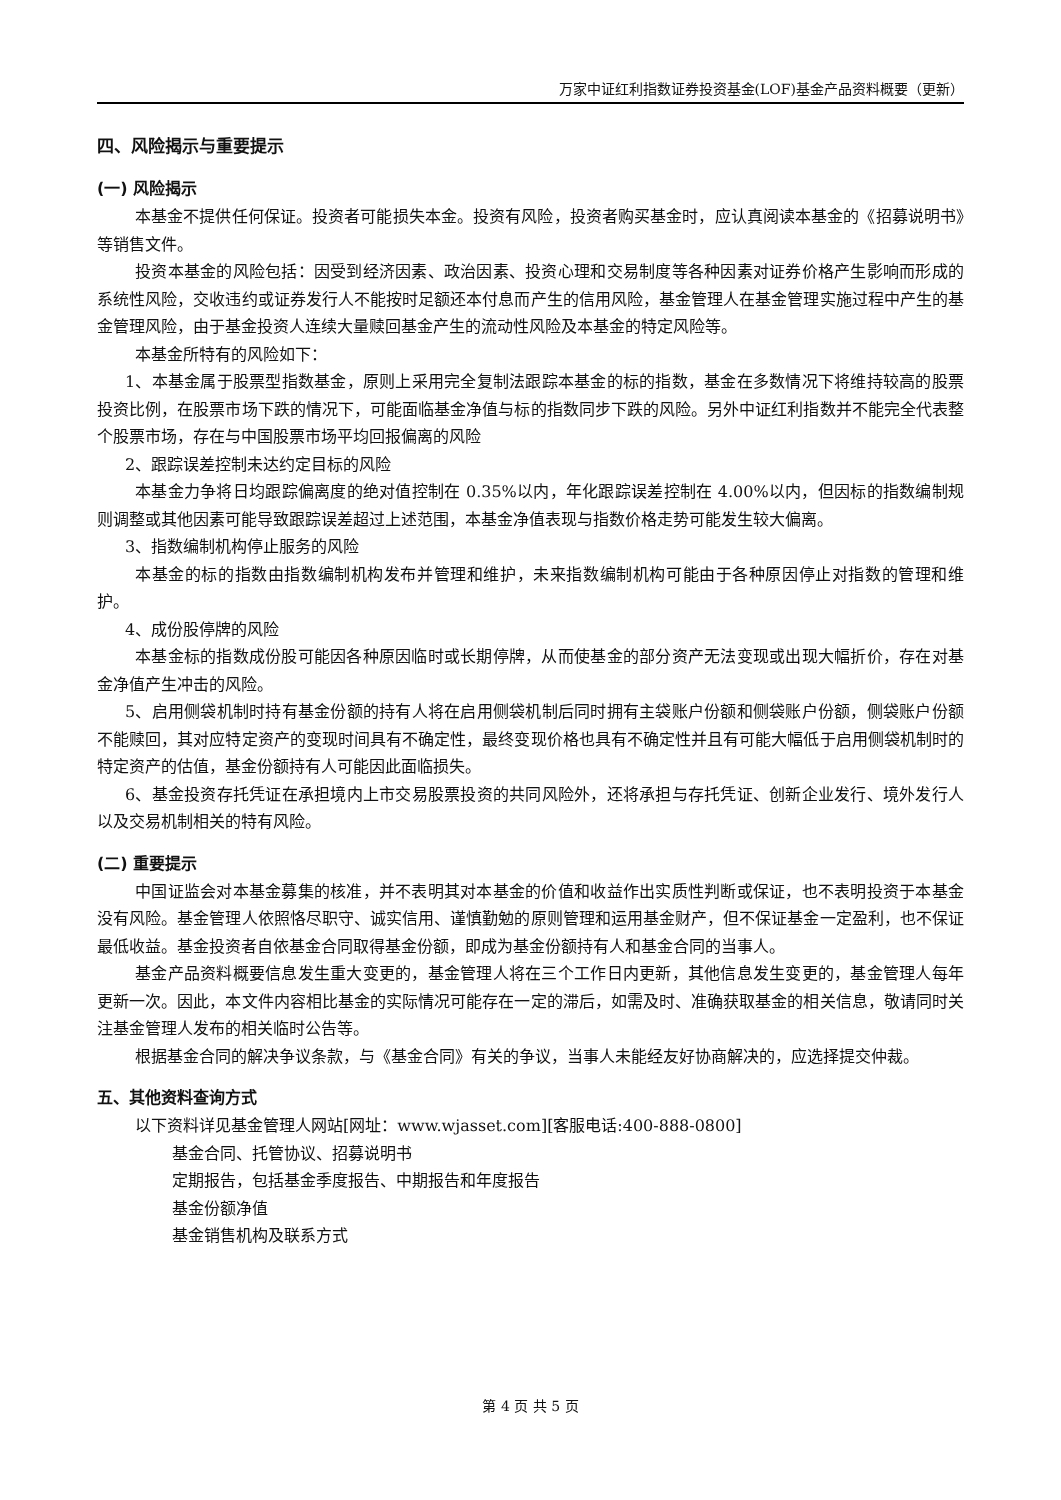万家中证红利指数证券投资基金(LOF)基金产品资料概要（更新）
四、风险揭示与重要提示
(一) 风险揭示
本基金不提供任何保证。投资者可能损失本金。投资有风险，投资者购买基金时，应认真阅读本基金的《招募说明书》等销售文件。
投资本基金的风险包括：因受到经济因素、政治因素、投资心理和交易制度等各种因素对证券价格产生影响而形成的系统性风险，交收违约或证券发行人不能按时足额还本付息而产生的信用风险，基金管理人在基金管理实施过程中产生的基金管理风险，由于基金投资人连续大量赎回基金产生的流动性风险及本基金的特定风险等。
本基金所特有的风险如下：
1、本基金属于股票型指数基金，原则上采用完全复制法跟踪本基金的标的指数，基金在多数情况下将维持较高的股票投资比例，在股票市场下跌的情况下，可能面临基金净值与标的指数同步下跌的风险。另外中证红利指数并不能完全代表整个股票市场，存在与中国股票市场平均回报偏离的风险
2、跟踪误差控制未达约定目标的风险
本基金力争将日均跟踪偏离度的绝对值控制在 0.35%以内，年化跟踪误差控制在 4.00%以内，但因标的指数编制规则调整或其他因素可能导致跟踪误差超过上述范围，本基金净值表现与指数价格走势可能发生较大偏离。
3、指数编制机构停止服务的风险
本基金的标的指数由指数编制机构发布并管理和维护，未来指数编制机构可能由于各种原因停止对指数的管理和维护。
4、成份股停牌的风险
本基金标的指数成份股可能因各种原因临时或长期停牌，从而使基金的部分资产无法变现或出现大幅折价，存在对基金净值产生冲击的风险。
5、启用侧袋机制时持有基金份额的持有人将在启用侧袋机制后同时拥有主袋账户份额和侧袋账户份额，侧袋账户份额不能赎回，其对应特定资产的变现时间具有不确定性，最终变现价格也具有不确定性并且有可能大幅低于启用侧袋机制时的特定资产的估值，基金份额持有人可能因此面临损失。
6、基金投资存托凭证在承担境内上市交易股票投资的共同风险外，还将承担与存托凭证、创新企业发行、境外发行人以及交易机制相关的特有风险。
(二) 重要提示
中国证监会对本基金募集的核准，并不表明其对本基金的价值和收益作出实质性判断或保证，也不表明投资于本基金没有风险。基金管理人依照恪尽职守、诚实信用、谨慎勤勉的原则管理和运用基金财产，但不保证基金一定盈利，也不保证最低收益。基金投资者自依基金合同取得基金份额，即成为基金份额持有人和基金合同的当事人。
基金产品资料概要信息发生重大变更的，基金管理人将在三个工作日内更新，其他信息发生变更的，基金管理人每年更新一次。因此，本文件内容相比基金的实际情况可能存在一定的滞后，如需及时、准确获取基金的相关信息，敬请同时关注基金管理人发布的相关临时公告等。
根据基金合同的解决争议条款，与《基金合同》有关的争议，当事人未能经友好协商解决的，应选择提交仲裁。
五、其他资料查询方式
以下资料详见基金管理人网站[网址：www.wjasset.com][客服电话:400-888-0800]
基金合同、托管协议、招募说明书
定期报告，包括基金季度报告、中期报告和年度报告
基金份额净值
基金销售机构及联系方式
第 4 页 共 5 页